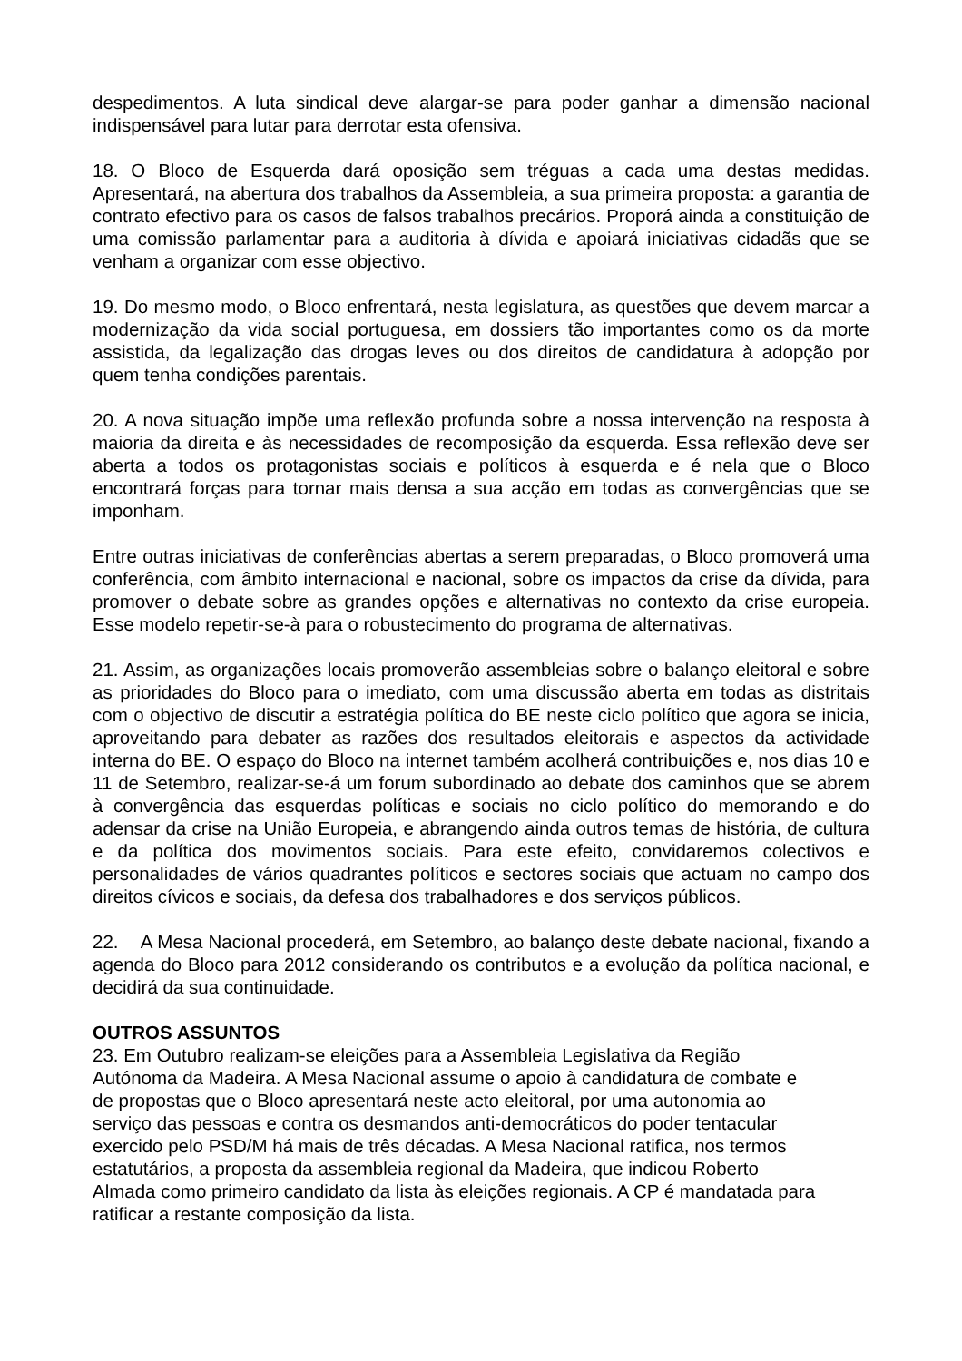despedimentos. A luta sindical deve alargar-se para poder ganhar a dimensão nacional indispensável para lutar para derrotar esta ofensiva.
18. O Bloco de Esquerda dará oposição sem tréguas a cada uma destas medidas. Apresentará, na abertura dos trabalhos da Assembleia, a sua primeira proposta: a garantia de contrato efectivo para os casos de falsos trabalhos precários. Proporá ainda a constituição de uma comissão parlamentar para a auditoria à dívida e apoiará iniciativas cidadãs que se venham a organizar com esse objectivo.
19. Do mesmo modo, o Bloco enfrentará, nesta legislatura, as questões que devem marcar a modernização da vida social portuguesa, em dossiers tão importantes como os da morte assistida, da legalização das drogas leves ou dos direitos de candidatura à adopção por quem tenha condições parentais.
20. A nova situação impõe uma reflexão profunda sobre a nossa intervenção na resposta à maioria da direita e às necessidades de recomposição da esquerda. Essa reflexão deve ser aberta a todos os protagonistas sociais e políticos à esquerda e é nela que o Bloco encontrará forças para tornar mais densa a sua acção em todas as convergências que se imponham.
Entre outras iniciativas de conferências abertas a serem preparadas, o Bloco promoverá uma conferência, com âmbito internacional e nacional, sobre os impactos da crise da dívida, para promover o debate sobre as grandes opções e alternativas no contexto da crise europeia. Esse modelo repetir-se-à para o robustecimento do programa de alternativas.
21. Assim, as organizações locais promoverão assembleias sobre o balanço eleitoral e sobre as prioridades do Bloco para o imediato, com uma discussão aberta em todas as distritais com o objectivo de discutir a estratégia política do BE neste ciclo político que agora se inicia, aproveitando para debater as razões dos resultados eleitorais e aspectos da actividade interna do BE. O espaço do Bloco na internet também acolherá contribuições e, nos dias 10 e 11 de Setembro, realizar-se-á um forum subordinado ao debate dos caminhos que se abrem à convergência das esquerdas políticas e sociais no ciclo político do memorando e do adensar da crise na União Europeia, e abrangendo ainda outros temas de história, de cultura e da política dos movimentos sociais. Para este efeito, convidaremos colectivos e personalidades de vários quadrantes políticos e sectores sociais que actuam no campo dos direitos cívicos e sociais, da defesa dos trabalhadores e dos serviços públicos.
22. A Mesa Nacional procederá, em Setembro, ao balanço deste debate nacional, fixando a agenda do Bloco para 2012 considerando os contributos e a evolução da política nacional, e decidirá da sua continuidade.
OUTROS ASSUNTOS
23. Em Outubro realizam-se eleições para a Assembleia Legislativa da Região
Autónoma da Madeira. A Mesa Nacional assume o apoio à candidatura de combate e
de propostas que o Bloco apresentará neste acto eleitoral, por uma autonomia ao
serviço das pessoas e contra os desmandos anti-democráticos do poder tentacular
exercido pelo PSD/M há mais de três décadas. A Mesa Nacional ratifica, nos termos
estatutários, a proposta da assembleia regional da Madeira, que indicou Roberto
Almada como primeiro candidato da lista às eleições regionais. A CP é mandatada para
ratificar a restante composição da lista.